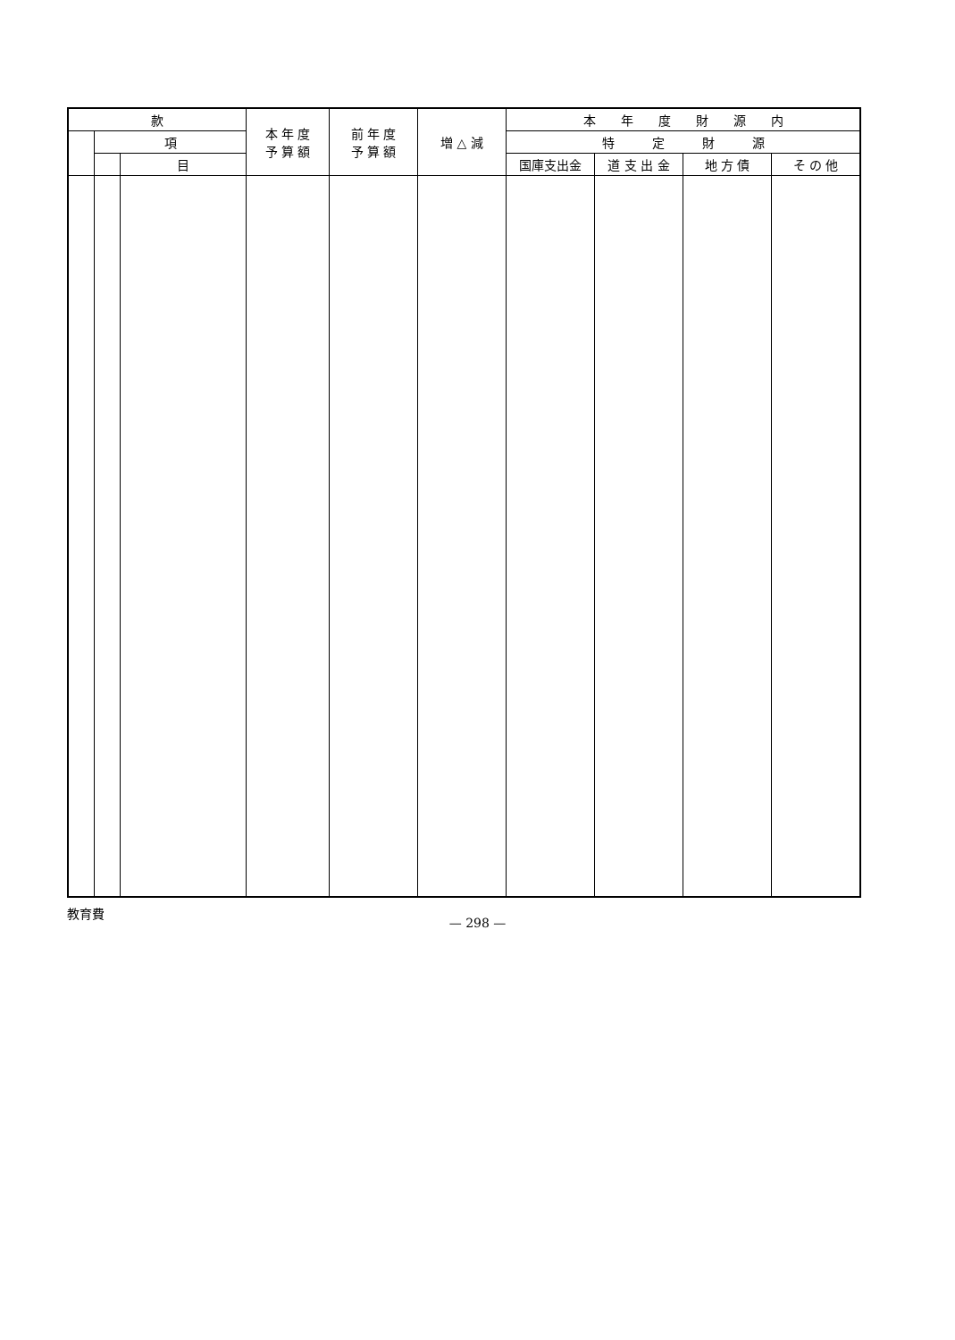| 款 | | | 本 年 度 予 算 額 | 前 年 度 予 算 額 | 増 △ 減 | 本 年 度 財 源 内 | | | |
| --- | --- | --- | --- | --- | --- | --- | --- | --- | --- |
| | 項 | | | | | 特 定 財 源 | | | |
| | | 目 | | | | 国庫支出金 | 道 支 出 金 | 地 方 債 | そ の 他 |
教育費
— 298 —